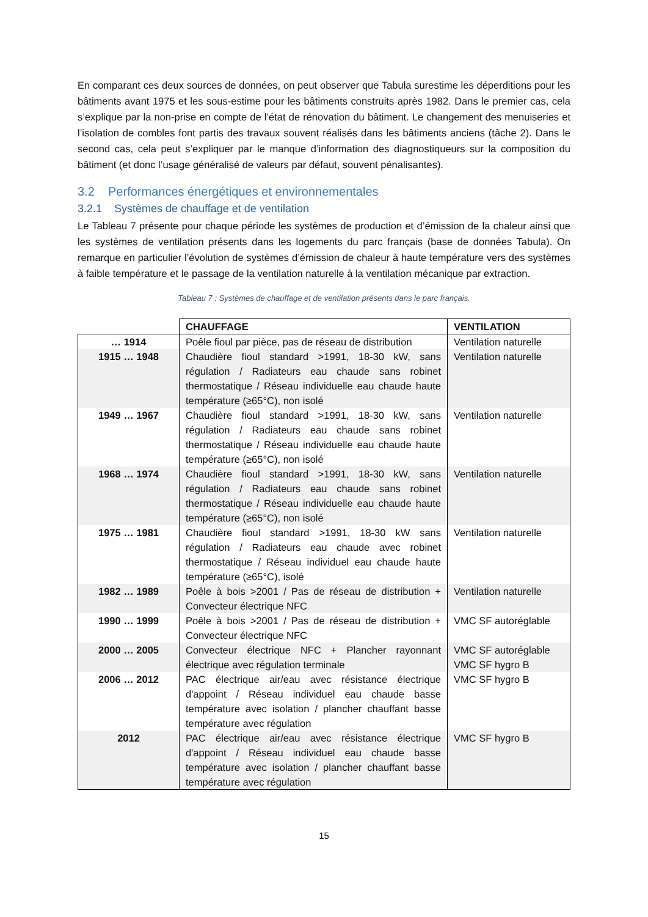En comparant ces deux sources de données, on peut observer que Tabula surestime les déperditions pour les bâtiments avant 1975 et les sous-estime pour les bâtiments construits après 1982. Dans le premier cas, cela s’explique par la non-prise en compte de l’état de rénovation du bâtiment. Le changement des menuiseries et l’isolation de combles font partis des travaux souvent réalisés dans les bâtiments anciens (tâche 2). Dans le second cas, cela peut s’expliquer par le manque d’information des diagnostiqueurs sur la composition du bâtiment (et donc l’usage généralisé de valeurs par défaut, souvent pénalisantes).
3.2 Performances énergétiques et environnementales
3.2.1 Systèmes de chauffage et de ventilation
Le Tableau 7 présente pour chaque période les systèmes de production et d’émission de la chaleur ainsi que les systèmes de ventilation présents dans les logements du parc français (base de données Tabula). On remarque en particulier l’évolution de systèmes d’émission de chaleur à haute température vers des systèmes à faible température et le passage de la ventilation naturelle à la ventilation mécanique par extraction.
Tableau 7 : Systèmes de chauffage et de ventilation présents dans le parc français.
| | CHAUFFAGE | VENTILATION |
| … 1914 | Poêle fioul par pièce, pas de réseau de distribution | Ventilation naturelle |
| 1915 … 1948 | Chaudière fioul standard >1991, 18-30 kW, sans régulation / Radiateurs eau chaude sans robinet thermostatique / Réseau individuelle eau chaude haute température (≥65°C), non isolé | Ventilation naturelle |
| 1949 … 1967 | Chaudière fioul standard >1991, 18-30 kW, sans régulation / Radiateurs eau chaude sans robinet thermostatique / Réseau individuelle eau chaude haute température (≥65°C), non isolé | Ventilation naturelle |
| 1968 … 1974 | Chaudière fioul standard >1991, 18-30 kW, sans régulation / Radiateurs eau chaude sans robinet thermostatique / Réseau individuelle eau chaude haute température (≥65°C), non isolé | Ventilation naturelle |
| 1975 … 1981 | Chaudière fioul standard >1991, 18-30 kW sans régulation / Radiateurs eau chaude avec robinet thermostatique / Réseau individuel eau chaude haute température (≥65°C), isolé | Ventilation naturelle |
| 1982 … 1989 | Poêle à bois >2001 / Pas de réseau de distribution + Convecteur électrique NFC | Ventilation naturelle |
| 1990 … 1999 | Poêle à bois >2001 / Pas de réseau de distribution + Convecteur électrique NFC | VMC SF autoréglable |
| 2000 … 2005 | Convecteur électrique NFC + Plancher rayonnant électrique avec régulation terminale | VMC SF autoréglable VMC SF hygro B |
| 2006 … 2012 | PAC électrique air/eau avec résistance électrique d'appoint / Réseau individuel eau chaude basse température avec isolation / plancher chauffant basse température avec régulation | VMC SF hygro B |
| 2012 | PAC électrique air/eau avec résistance électrique d'appoint / Réseau individuel eau chaude basse température avec isolation / plancher chauffant basse température avec régulation | VMC SF hygro B |
15